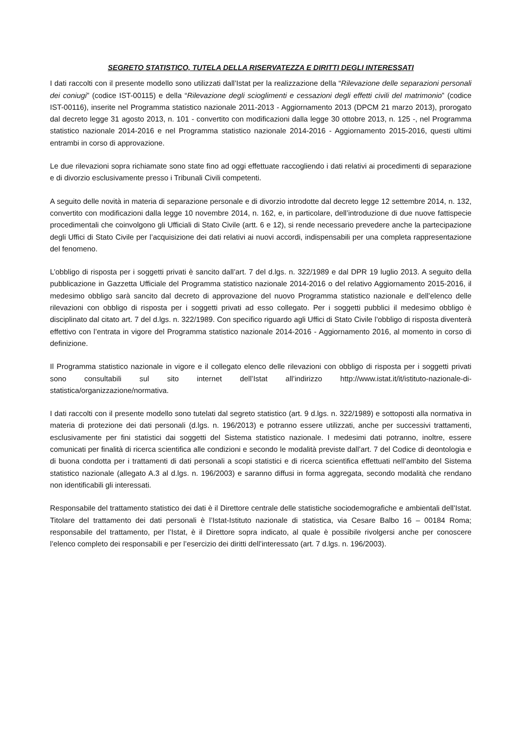SEGRETO STATISTICO, TUTELA DELLA RISERVATEZZA E DIRITTI DEGLI INTERESSATI
I dati raccolti con il presente modello sono utilizzati dall’Istat per la realizzazione della “Rilevazione delle separazioni personali dei coniugi” (codice IST-00115) e della “Rilevazione degli scioglimenti e cessazioni degli effetti civili del matrimonio” (codice IST-00116), inserite nel Programma statistico nazionale 2011-2013 - Aggiornamento 2013 (DPCM 21 marzo 2013), prorogato dal decreto legge 31 agosto 2013, n. 101 - convertito con modificazioni dalla legge 30 ottobre 2013, n. 125 -, nel Programma statistico nazionale 2014-2016 e nel Programma statistico nazionale 2014-2016 - Aggiornamento 2015-2016, questi ultimi entrambi in corso di approvazione.
Le due rilevazioni sopra richiamate sono state fino ad oggi effettuate raccogliendo i dati relativi ai procedimenti di separazione e di divorzio esclusivamente presso i Tribunali Civili competenti.
A seguito delle novità in materia di separazione personale e di divorzio introdotte dal decreto legge 12 settembre 2014, n. 132, convertito con modificazioni dalla legge 10 novembre 2014, n. 162, e, in particolare, dell’introduzione di due nuove fattispecie procedimentali che coinvolgono gli Ufficiali di Stato Civile (artt. 6 e 12), si rende necessario prevedere anche la partecipazione degli Uffici di Stato Civile per l’acquisizione dei dati relativi ai nuovi accordi, indispensabili per una completa rappresentazione del fenomeno.
L’obbligo di risposta per i soggetti privati è sancito dall’art. 7 del d.lgs. n. 322/1989 e dal DPR 19 luglio 2013. A seguito della pubblicazione in Gazzetta Ufficiale del Programma statistico nazionale 2014-2016 o del relativo Aggiornamento 2015-2016, il medesimo obbligo sarà sancito dal decreto di approvazione del nuovo Programma statistico nazionale e dell’elenco delle rilevazioni con obbligo di risposta per i soggetti privati ad esso collegato. Per i soggetti pubblici il medesimo obbligo è disciplinato dal citato art. 7 del d.lgs. n. 322/1989. Con specifico riguardo agli Uffici di Stato Civile l’obbligo di risposta diventerà effettivo con l’entrata in vigore del Programma statistico nazionale 2014-2016 - Aggiornamento 2016, al momento in corso di definizione.
Il Programma statistico nazionale in vigore e il collegato elenco delle rilevazioni con obbligo di risposta per i soggetti privati sono consultabili sul sito internet dell’Istat all’indirizzo http://www.istat.it/it/istituto-nazionale-di-statistica/organizzazione/normativa.
I dati raccolti con il presente modello sono tutelati dal segreto statistico (art. 9 d.lgs. n. 322/1989) e sottoposti alla normativa in materia di protezione dei dati personali (d.lgs. n. 196/2013) e potranno essere utilizzati, anche per successivi trattamenti, esclusivamente per fini statistici dai soggetti del Sistema statistico nazionale. I medesimi dati potranno, inoltre, essere comunicati per finalità di ricerca scientifica alle condizioni e secondo le modalità previste dall’art. 7 del Codice di deontologia e di buona condotta per i trattamenti di dati personali a scopi statistici e di ricerca scientifica effettuati nell’ambito del Sistema statistico nazionale (allegato A.3 al d.lgs. n. 196/2003) e saranno diffusi in forma aggregata, secondo modalità che rendano non identificabili gli interessati.
Responsabile del trattamento statistico dei dati è il Direttore centrale delle statistiche sociodemografiche e ambientali dell’Istat. Titolare del trattamento dei dati personali è l’Istat-Istituto nazionale di statistica, via Cesare Balbo 16 – 00184 Roma; responsabile del trattamento, per l’Istat, è il Direttore sopra indicato, al quale è possibile rivolgersi anche per conoscere l’elenco completo dei responsabili e per l’esercizio dei diritti dell’interessato (art. 7 d.lgs. n. 196/2003).